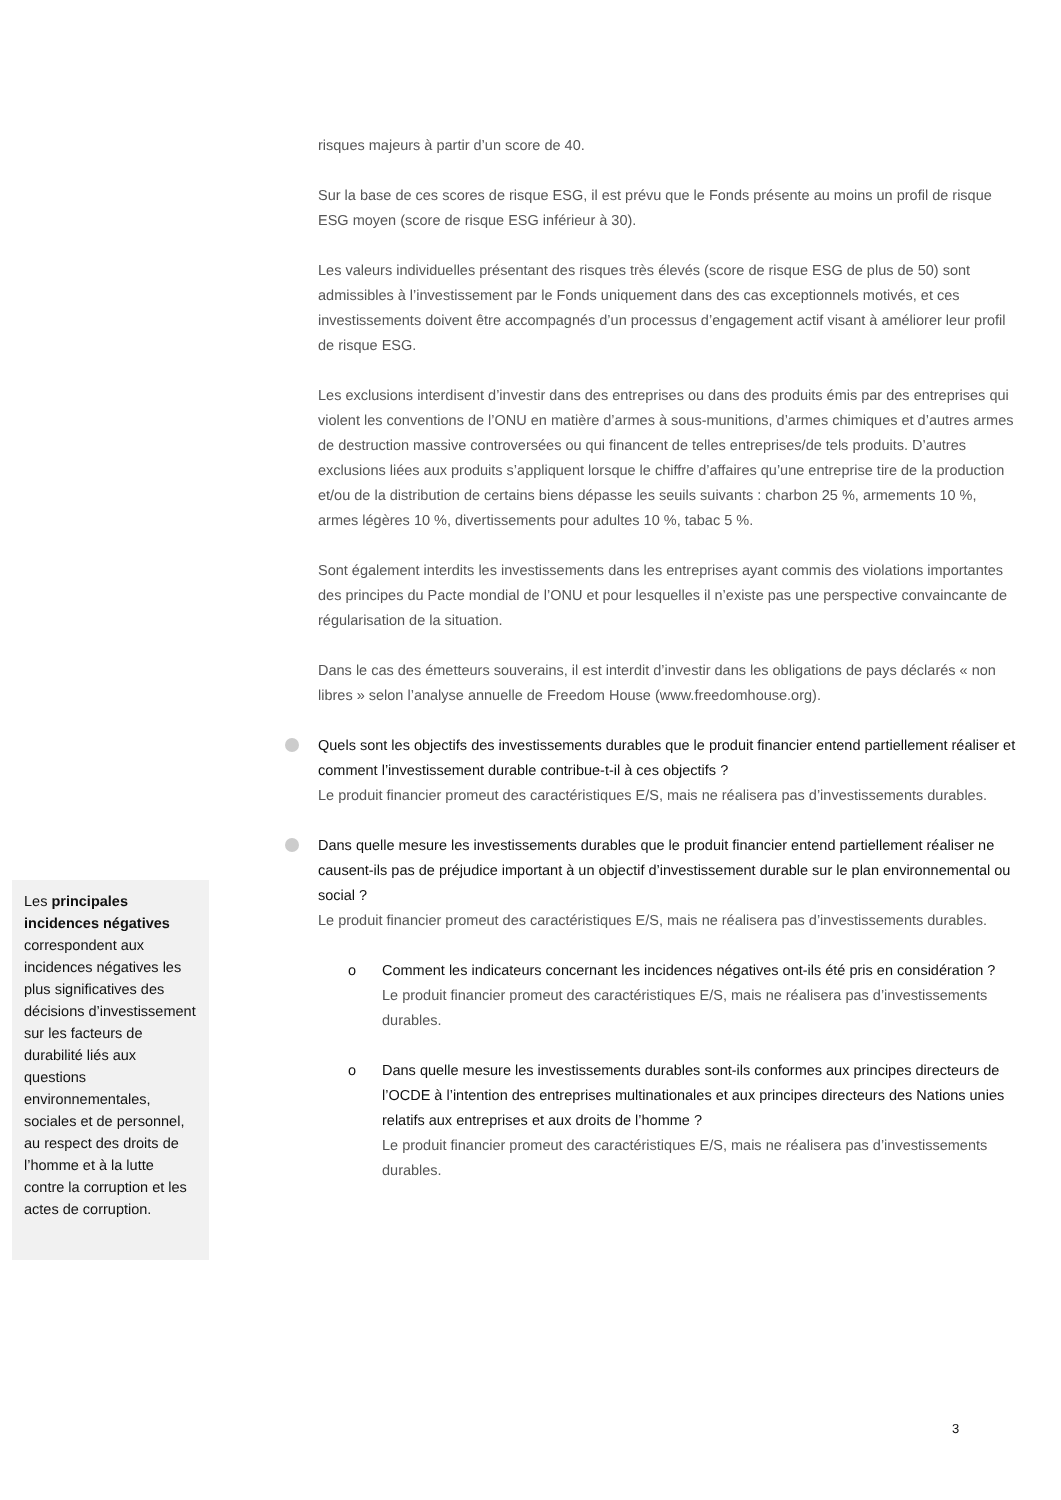risques majeurs à partir d’un score de 40.
Sur la base de ces scores de risque ESG, il est prévu que le Fonds présente au moins un profil de risque ESG moyen (score de risque ESG inférieur à 30).
Les valeurs individuelles présentant des risques très élevés (score de risque ESG de plus de 50) sont admissibles à l’investissement par le Fonds uniquement dans des cas exceptionnels motivés, et ces investissements doivent être accompagnés d’un processus d’engagement actif visant à améliorer leur profil de risque ESG.
Les exclusions interdisent d’investir dans des entreprises ou dans des produits émis par des entreprises qui violent les conventions de l’ONU en matière d’armes à sous-munitions, d’armes chimiques et d’autres armes de destruction massive controversées ou qui financent de telles entreprises/de tels produits. D’autres exclusions liées aux produits s’appliquent lorsque le chiffre d’affaires qu’une entreprise tire de la production et/ou de la distribution de certains biens dépasse les seuils suivants : charbon 25 %, armements 10 %, armes légères 10 %, divertissements pour adultes 10 %, tabac 5 %.
Sont également interdits les investissements dans les entreprises ayant commis des violations importantes des principes du Pacte mondial de l’ONU et pour lesquelles il n’existe pas une perspective convaincante de régularisation de la situation.
Dans le cas des émetteurs souverains, il est interdit d’investir dans les obligations de pays déclarés « non libres » selon l’analyse annuelle de Freedom House (www.freedomhouse.org).
Quels sont les objectifs des investissements durables que le produit financier entend partiellement réaliser et comment l’investissement durable contribue-t-il à ces objectifs ?
Le produit financier promeut des caractéristiques E/S, mais ne réalisera pas d’investissements durables.
Dans quelle mesure les investissements durables que le produit financier entend partiellement réaliser ne causent-ils pas de préjudice important à un objectif d’investissement durable sur le plan environnemental ou social ?
Le produit financier promeut des caractéristiques E/S, mais ne réalisera pas d’investissements durables.
o Comment les indicateurs concernant les incidences négatives ont-ils été pris en considération ?
Le produit financier promeut des caractéristiques E/S, mais ne réalisera pas d’investissements durables.
o Dans quelle mesure les investissements durables sont-ils conformes aux principes directeurs de l’OCDE à l’intention des entreprises multinationales et aux principes directeurs des Nations unies relatifs aux entreprises et aux droits de l’homme ?
Le produit financier promeut des caractéristiques E/S, mais ne réalisera pas d’investissements durables.
Les principales incidences négatives correspondent aux incidences négatives les plus significatives des décisions d’investissement sur les facteurs de durabilité liés aux questions environnementales, sociales et de personnel, au respect des droits de l’homme et à la lutte contre la corruption et les actes de corruption.
3